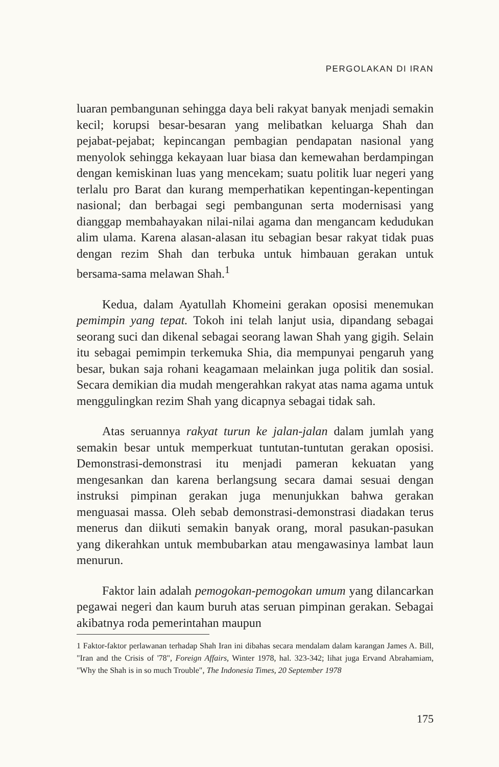PERGOLAKAN DI IRAN
luaran pembangunan sehingga daya beli rakyat banyak menjadi semakin kecil; korupsi besar-besaran yang melibatkan keluarga Shah dan pejabat-pejabat; kepincangan pembagian pendapatan nasional yang menyolok sehingga kekayaan luar biasa dan kemewahan berdampingan dengan kemiskinan luas yang mencekam; suatu politik luar negeri yang terlalu pro Barat dan kurang memperhatikan kepentingan-kepentingan nasional; dan berbagai segi pembangunan serta modernisasi yang dianggap membahayakan nilai-nilai agama dan mengancam kedudukan alim ulama. Karena alasan-alasan itu sebagian besar rakyat tidak puas dengan rezim Shah dan terbuka untuk himbauan gerakan untuk bersama-sama melawan Shah.<sup>1</sup>
Kedua, dalam Ayatullah Khomeini gerakan oposisi menemukan pemimpin yang tepat. Tokoh ini telah lanjut usia, dipandang sebagai seorang suci dan dikenal sebagai seorang lawan Shah yang gigih. Selain itu sebagai pemimpin terkemuka Shia, dia mempunyai pengaruh yang besar, bukan saja rohani keagamaan melainkan juga politik dan sosial. Secara demikian dia mudah mengerahkan rakyat atas nama agama untuk menggulingkan rezim Shah yang dicapnya sebagai tidak sah.
Atas seruannya rakyat turun ke jalan-jalan dalam jumlah yang semakin besar untuk memperkuat tuntutan-tuntutan gerakan oposisi. Demonstrasi-demonstrasi itu menjadi pameran kekuatan yang mengesankan dan karena berlangsung secara damai sesuai dengan instruksi pimpinan gerakan juga menunjukkan bahwa gerakan menguasai massa. Oleh sebab demonstrasi-demonstrasi diadakan terus menerus dan diikuti semakin banyak orang, moral pasukan-pasukan yang dikerahkan untuk membubarkan atau mengawasinya lambat laun menurun.
Faktor lain adalah pemogokan-pemogokan umum yang dilancarkan pegawai negeri dan kaum buruh atas seruan pimpinan gerakan. Sebagai akibatnya roda pemerintahan maupun
1 Faktor-faktor perlawanan terhadap Shah Iran ini dibahas secara mendalam dalam karangan James A. Bill, "Iran and the Crisis of '78", Foreign Affairs, Winter 1978, hal. 323-342; lihat juga Ervand Abrahamiam, "Why the Shah is in so much Trouble", The Indonesia Times, 20 September 1978
175